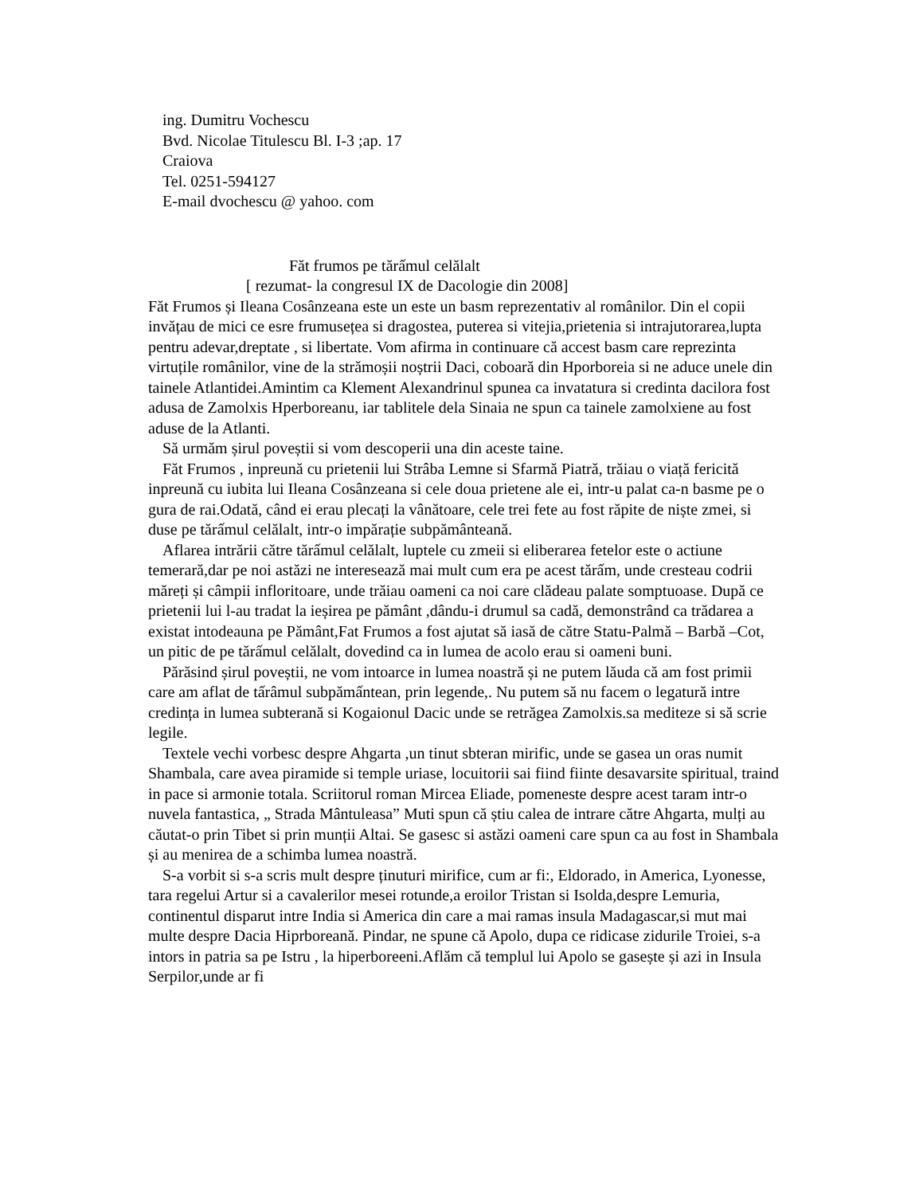ing. Dumitru Vochescu
Bvd. Nicolae Titulescu Bl. I-3 ;ap. 17
Craiova
Tel. 0251-594127
E-mail dvochescu @ yahoo. com
Făt frumos pe tărấmul celălalt
[ rezumat- la congresul IX de Dacologie din 2008]
Făt Frumos și Ileana Cosânzeana este un este un basm reprezentativ al românilor. Din el copii invățau de mici ce esre frumusețea si dragostea, puterea si vitejia,prietenia si intrajutorarea,lupta pentru adevar,dreptate , si libertate. Vom afirma in continuare că accest basm care reprezinta virtuțile românilor, vine de la strămoșii noștrii Daci, coboară din Hporboreia si ne aduce unele din tainele Atlantidei.Amintim ca Klement Alexandrinul spunea ca invatatura si credinta dacilora fost adusa de Zamolxis Hperboreanu, iar tablitele dela Sinaia ne spun ca tainele zamolxiene au fost aduse de la Atlanti.
Să urmăm șirul poveștii si vom descoperii una din aceste taine.
Făt Frumos , inpreună cu prietenii lui Strâba Lemne si Sfarmă Piatră, trăiau o viață fericită inpreună cu iubita lui Ileana Cosânzeana si cele doua prietene ale ei, intr-u palat ca-n basme pe o gura de rai.Odată, când ei erau plecați la vânătoare, cele trei fete au fost răpite de niște zmei, si duse pe tărấmul celălalt, intr-o impărație subpământeană.
Aflarea intrării către tărấmul celălalt, luptele cu zmeii si eliberarea fetelor este o actiune temerară,dar pe noi astăzi ne interesează mai mult cum era pe acest tărấm, unde cresteau codrii măreți și câmpii infloritoare, unde trăiau oameni ca noi care clădeau palate somptuoase. După ce prietenii lui l-au tradat la ieșirea pe pământ ,dându-i drumul sa cadă, demonstrând ca trădarea a existat intodeauna pe Pământ,Fat Frumos a fost ajutat să iasă de către Statu-Palmă – Barbă –Cot, un pitic de pe tărấmul celălalt, dovedind ca in lumea de acolo erau si oameni buni.
Părăsind șirul poveștii, ne vom intoarce in lumea noastră și ne putem lăuda că am fost primii care am aflat de tấrâmul subpămấntean, prin legende,. Nu putem să nu facem o legatură intre credința in lumea subterană si Kogaionul Dacic unde se retrăgea Zamolxis.sa mediteze si să scrie legile.
Textele vechi vorbesc despre Ahgarta ,un tinut sbteran mirific, unde se gasea un oras numit Shambala, care avea piramide si temple uriase, locuitorii sai fiind fiinte desavarsite spiritual, traind in pace si armonie totala. Scriitorul roman Mircea Eliade, pomeneste despre acest taram intr-o nuvela fantastica, „ Strada Mântuleasa” Muti spun că știu calea de intrare către Ahgarta, mulți au căutat-o prin Tibet si prin munții Altai. Se gasesc si astăzi oameni care spun ca au fost in Shambala și au menirea de a schimba lumea noastră.
S-a vorbit si s-a scris mult despre ținuturi mirifice, cum ar fi:, Eldorado, in America, Lyonesse, tara regelui Artur si a cavalerilor mesei rotunde,a eroilor Tristan si Isolda,despre Lemuria, continentul disparut intre India si America din care a mai ramas insula Madagascar,si mut mai multe despre Dacia Hiprboreană. Pindar, ne spune că Apolo, dupa ce ridicase zidurile Troiei, s-a intors in patria sa pe Istru , la hiperboreeni.Aflăm că templul lui Apolo se gasește și azi in Insula Serpilor,unde ar fi